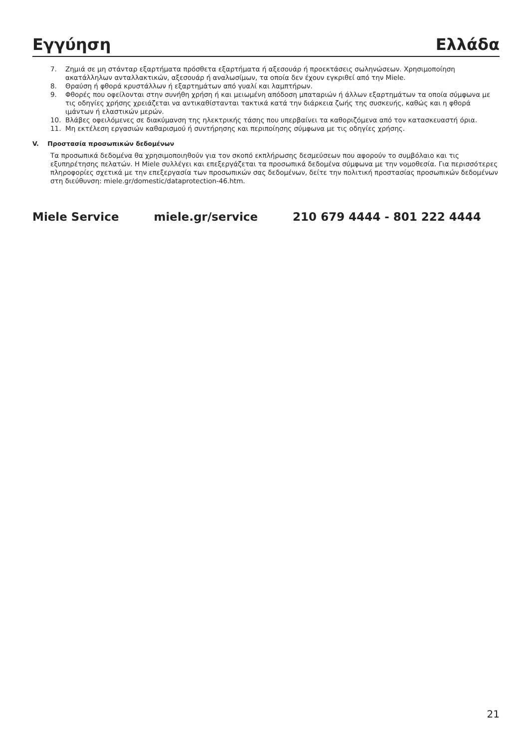Εγγύηση Ελλάδα
7. Ζημιά σε μη στάνταρ εξαρτήματα πρόσθετα εξαρτήματα ή αξεσουάρ ή προεκτάσεις σωληνώσεων. Χρησιμοποίηση ακατάλληλων ανταλλακτικών, αξεσουάρ ή αναλωσίμων, τα οποία δεν έχουν εγκριθεί από την Miele.
8. Θραύση ή φθορά κρυστάλλων ή εξαρτημάτων από γυαλί και λαμπτήρων.
9. Φθορές που οφείλονται στην συνήθη χρήση ή και μειωμένη απόδοση μπαταριών ή άλλων εξαρτημάτων τα οποία σύμφωνα με τις οδηγίες χρήσης χρειάζεται να αντικαθίστανται τακτικά κατά την διάρκεια ζωής της συσκευής, καθώς και η φθορά ιμάντων ή ελαστικών μερών.
10. Βλάβες οφειλόμενες σε διακύμανση της ηλεκτρικής τάσης που υπερβαίνει τα καθοριζόμενα από τον κατασκευαστή όρια.
11. Μη εκτέλεση εργασιών καθαρισμού ή συντήρησης και περιποίησης σύμφωνα με τις οδηγίες χρήσης.
V. Προστασία προσωπικών δεδομένων
Τα προσωπικά δεδομένα θα χρησιμοποιηθούν για τον σκοπό εκπλήρωσης δεσμεύσεων που αφορούν το συμβόλαιο και τις εξυπηρέτησης πελατών. Η Miele συλλέγει και επεξεργάζεται τα προσωπικά δεδομένα σύμφωνα με την νομοθεσία. Για περισσότερες πληροφορίες σχετικά με την επεξεργασία των προσωπικών σας δεδομένων, δείτε την πολιτική προστασίας προσωπικών δεδομένων στη διεύθυνση: miele.gr/domestic/dataprotection-46.htm.
Miele Service miele.gr/service 210 679 4444 - 801 222 4444
21